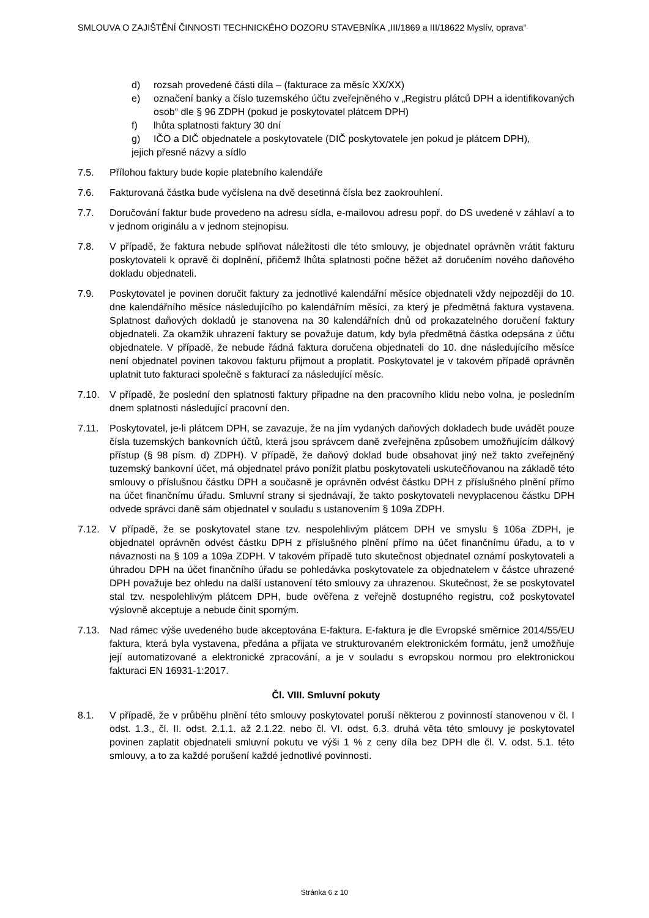SMLOUVA O ZAJIŠTĚNÍ ČINNOSTI TECHNICKÉHO DOZORU STAVEBNÍKA „III/1869 a III/18622 Myslív, oprava“
d) rozsah provedené části díla – (fakturace za měsíc XX/XX)
e) označení banky a číslo tuzemského účtu zveřejněného v „Registru plátců DPH a identifikovaných osob“ dle § 96 ZDPH (pokud je poskytovatel plátcem DPH)
f) lhůta splatnosti faktury 30 dní
g) IČO a DIČ objednatele a poskytovatele (DIČ poskytovatele jen pokud je plátcem DPH),
jejich přesné názvy a sídlo
7.5. Přílohou faktury bude kopie platebního kalendáře
7.6. Fakturovaná částka bude vyčíslena na dvě desetinná čísla bez zaokrouhlení.
7.7. Doručování faktur bude provedeno na adresu sídla, e-mailovou adresu popř. do DS uvedené v záhlaví a to v jednom originálu a v jednom stejnopisu.
7.8. V případě, že faktura nebude splňovat náležitosti dle této smlouvy, je objednatel oprávněn vrátit fakturu poskytovateli k opravě či doplnění, přičemž lhůta splatnosti počne běžet až doručením nového daňového dokladu objednateli.
7.9. Poskytovatel je povinen doručit faktury za jednotlivé kalendářní měsíce objednateli vždy nejpozději do 10. dne kalendářního měsíce následujícího po kalendářním měsíci, za který je předmětná faktura vystavena. Splatnost daňových dokladů je stanovena na 30 kalendářních dnů od prokazatelného doručení faktury objednateli. Za okamžik uhrazení faktury se považuje datum, kdy byla předmětná částka odepsána z účtu objednatele. V případě, že nebude řádná faktura doručena objednateli do 10. dne následujícího měsíce není objednatel povinen takovou fakturu přijmout a proplatit. Poskytovatel je v takovém případě oprávněn uplatnit tuto fakturaci společně s fakturací za následující měsíc.
7.10. V případě, že poslední den splatnosti faktury připadne na den pracovního klidu nebo volna, je posledním dnem splatnosti následující pracovní den.
7.11. Poskytovatel, je-li plátcem DPH, se zavazuje, že na jím vydaných daňových dokladech bude uvádět pouze čísla tuzemských bankovních účtů, která jsou správcem daně zveřejněna způsobem umožňujícím dálkový přístup (§ 98 písm. d) ZDPH). V případě, že daňový doklad bude obsahovat jiný než takto zveřejněný tuzemský bankovní účet, má objednatel právo ponížit platbu poskytovateli uskutečňovanou na základě této smlouvy o příslušnou částku DPH a současně je oprávněn odvést částku DPH z příslušného plnění přímo na účet finančnímu úřadu. Smluvní strany si sjednávají, že takto poskytovateli nevyplacenou částku DPH odvede správci daně sám objednatel v souladu s ustanovením § 109a ZDPH.
7.12. V případě, že se poskytovatel stane tzv. nespolehlivým plátcem DPH ve smyslu § 106a ZDPH, je objednatel oprávněn odvést částku DPH z příslušného plnění přímo na účet finančnímu úřadu, a to v návaznosti na § 109 a 109a ZDPH. V takovém případě tuto skutečnost objednatel oznámí poskytovateli a úhradou DPH na účet finančního úřadu se pohledávka poskytovatele za objednatelem v částce uhrazené DPH považuje bez ohledu na další ustanovení této smlouvy za uhrazenou. Skutečnost, že se poskytovatel stal tzv. nespolehlivým plátcem DPH, bude ověřena z veřejně dostupného registru, což poskytovatel výslovně akceptuje a nebude činit sporným.
7.13. Nad rámec výše uvedeného bude akceptována E-faktura. E-faktura je dle Evropské směrnice 2014/55/EU faktura, která byla vystavena, předána a přijata ve strukturovaném elektronickém formátu, jenž umožňuje její automatizované a elektronické zpracování, a je v souladu s evropskou normou pro elektronickou fakturaci EN 16931-1:2017.
Čl. VIII. Smluvní pokuty
8.1. V případě, že v průběhu plnění této smlouvy poskytovatel poruší některou z povinností stanovenou v čl. I odst. 1.3., čl. II. odst. 2.1.1. až 2.1.22. nebo čl. VI. odst. 6.3. druhá věta této smlouvy je poskytovatel povinen zaplatit objednateli smluvní pokutu ve výši 1 % z ceny díla bez DPH dle čl. V. odst. 5.1. této smlouvy, a to za každé porušení každé jednotlivé povinnosti.
Stránka 6 z 10